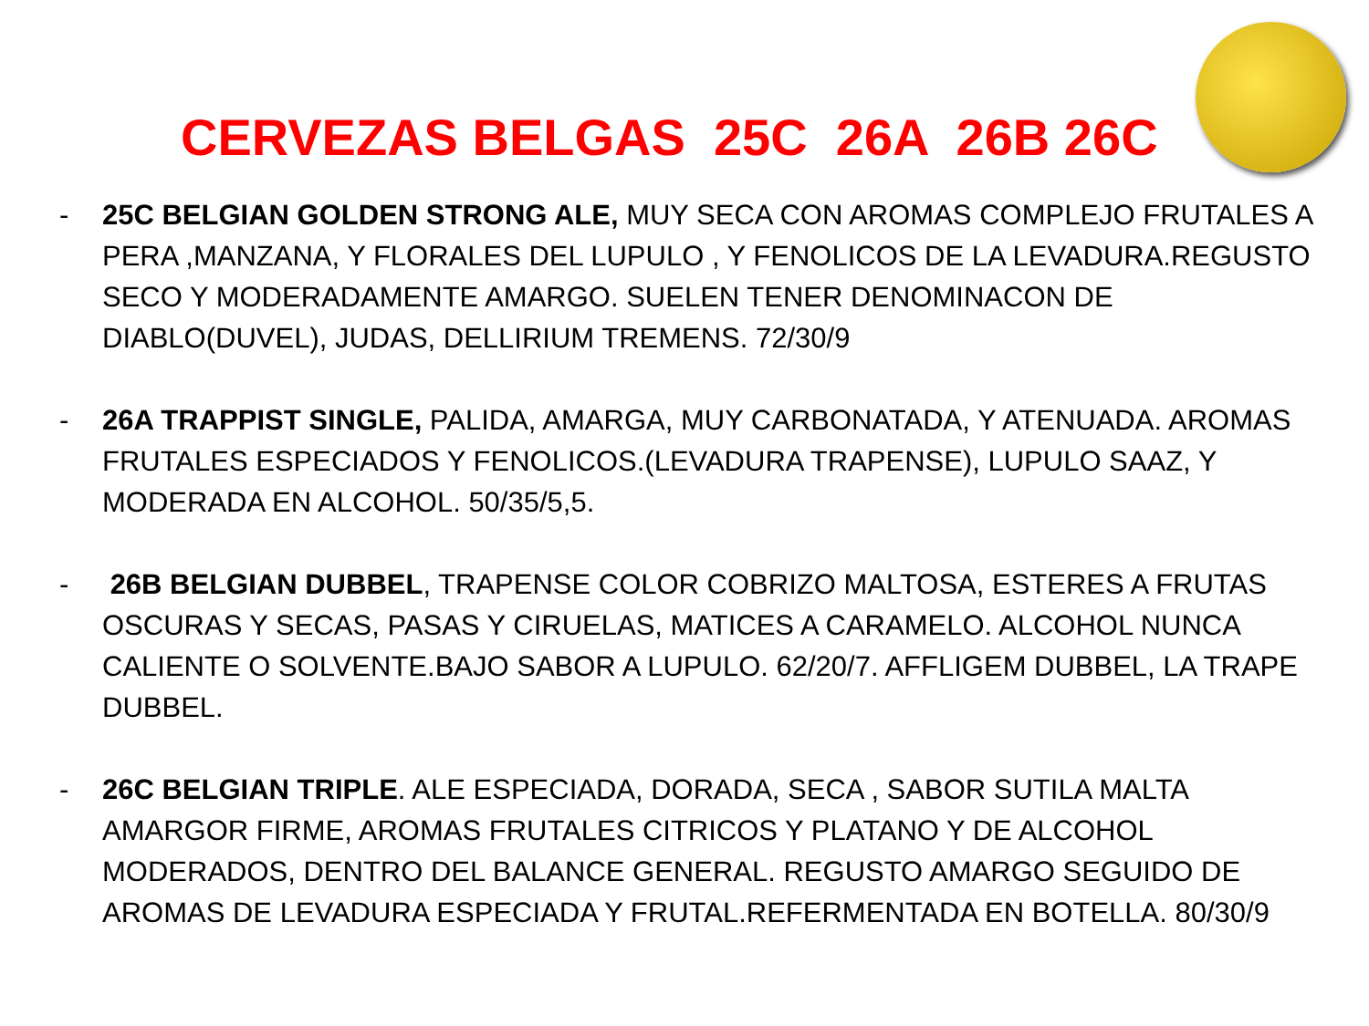CERVEZAS BELGAS 25C 26A 26B 26C
- 25C BELGIAN GOLDEN STRONG ALE, MUY SECA CON AROMAS COMPLEJO FRUTALES A PERA ,MANZANA, Y FLORALES DEL LUPULO , Y FENOLICOS DE LA LEVADURA.REGUSTO SECO Y MODERADAMENTE AMARGO. SUELEN TENER DENOMINACON DE DIABLO(DUVEL), JUDAS, DELLIRIUM TREMENS. 72/30/9
- 26A TRAPPIST SINGLE, PALIDA, AMARGA, MUY CARBONATADA, Y ATENUADA. AROMAS FRUTALES ESPECIADOS Y FENOLICOS.(LEVADURA TRAPENSE), LUPULO SAAZ, Y MODERADA EN ALCOHOL. 50/35/5,5.
- 26B BELGIAN DUBBEL, TRAPENSE COLOR COBRIZO MALTOSA, ESTERES A FRUTAS OSCURAS Y SECAS, PASAS Y CIRUELAS, MATICES A CARAMELO. ALCOHOL NUNCA CALIENTE O SOLVENTE.BAJO SABOR A LUPULO. 62/20/7. AFFLIGEM DUBBEL, LA TRAPE DUBBEL.
- 26C BELGIAN TRIPLE. ALE ESPECIADA, DORADA, SECA , SABOR SUTILA MALTA AMARGOR FIRME, AROMAS FRUTALES CITRICOS Y PLATANO Y DE ALCOHOL MODERADOS, DENTRO DEL BALANCE GENERAL. REGUSTO AMARGO SEGUIDO DE AROMAS DE LEVADURA ESPECIADA Y FRUTAL.REFERMENTADA EN BOTELLA. 80/30/9